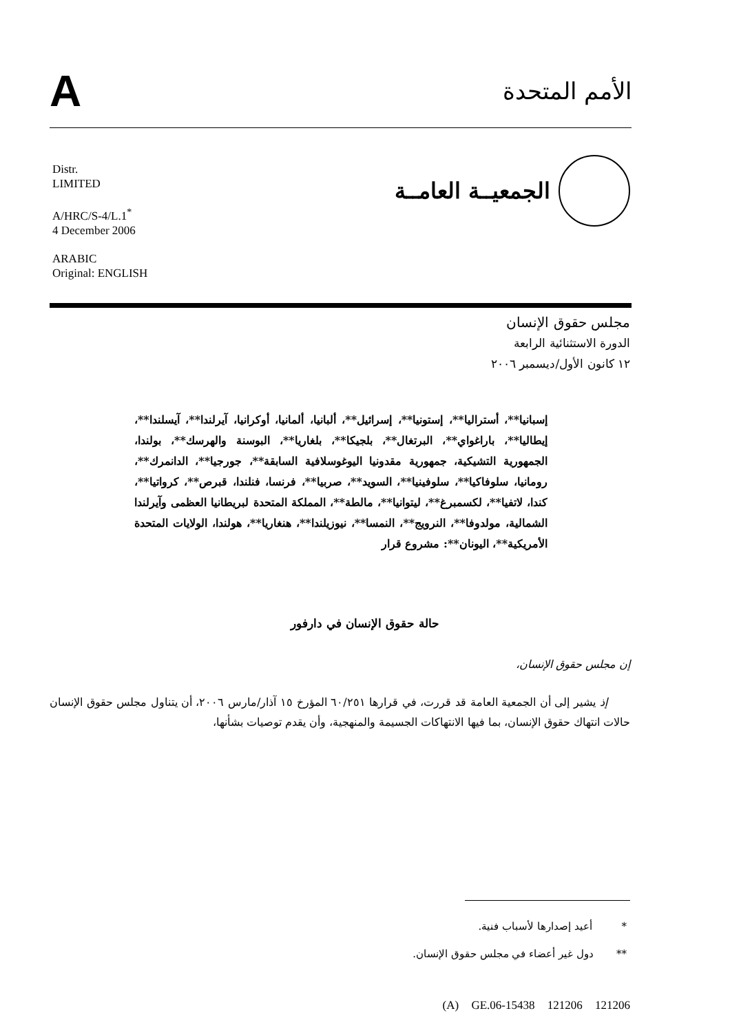A
الأمم المتحدة
الجمعيــة العامــة
Distr.
LIMITED
A/HRC/S-4/L.1<sup>*</sup>
4 December 2006
ARABIC
Original: ENGLISH
مجلس حقوق الإنسان
الدورة الاستثنائية الرابعة
١٢ كانون الأول/ديسمبر ٢٠٠٦
إسبانيا**، أستراليا**، إستونيا**، إسرائيل**، ألبانيا، ألمانيا، أوكرانيا، آيرلندا**، آيسلندا**، إيطاليا**، باراغواي**، البرتغال**، بلجيكا**، بلغاريا**، البوسنة والهرسك**، بولندا، الجمهورية التشيكية، جمهورية مقدونيا اليوغوسلافية السابقة**، جورجيا**، الدانمرك**، رومانيا، سلوفاكيا**، سلوفينيا**، السويد**، صربيا**، فرنسا، فنلندا، قبرص**، كرواتيا**، كندا، لاتفيا**، لكسمبرغ**، ليتوانيا**، مالطة**، المملكة المتحدة لبريطانيا العظمى وآيرلندا الشمالية، مولدوفا**، النرويج**، النمسا**، نيوزيلندا**، هنغاريا**، هولندا، الولايات المتحدة الأمريكية**، اليونان**: مشروع قرار
حالة حقوق الإنسان في دارفور
إن مجلس حقوق الإنسان،
إذ يشير إلى أن الجمعية العامة قد قررت، في قرارها ٦٠/٢٥١ المؤرخ ١٥ آذار/مارس ٢٠٠٦، أن يتناول مجلس حقوق الإنسان حالات انتهاك حقوق الإنسان، بما فيها الانتهاكات الجسيمة والمنهجية، وأن يقدم توصيات بشأنها،
* أعيد إصدارها لأسباب فنية.
** دول غير أعضاء في مجلس حقوق الإنسان.
(A) GE.06-15438 121206 121206